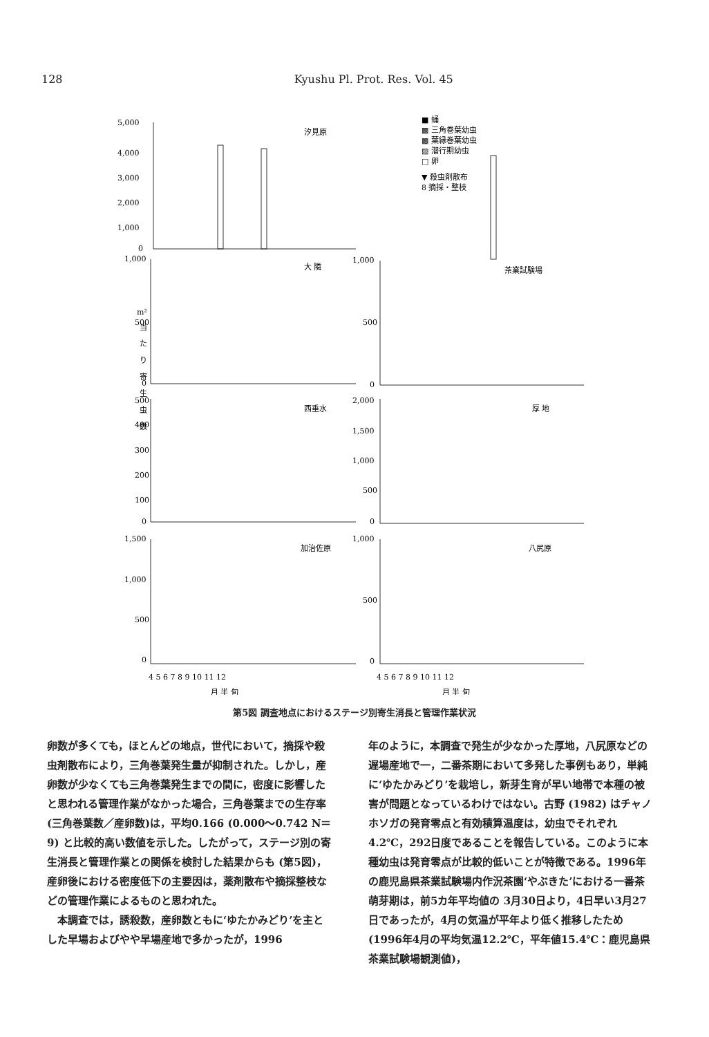128 Kyushu Pl. Prot. Res. Vol. 45
5,000
4,000
3,000
2,000
1,000
0
汐見原
■ 蛹
▩ 三角巻葉幼虫
▩ 葉縁巻葉幼虫
▨ 潜行期幼虫
□ 卵
▼ 殺虫剤散布
8 摘採・整枝
1,000
大 隣
500
0
1,000
茶業試験場
500
0
m²
当
た
り
寄
生
虫
数
500
400
300
200
100
0
西垂水
2,000
1,500
1,000
500
0
厚 地
1,500
1,000
500
0
加治佐原
1,000
500
0
八尻原
4 5 6 7 8 9 10 11 12
4 5 6 7 8 9 10 11 12
月 半 旬
月 半 旬
第5図 調査地点におけるステージ別寄生消長と管理作業状況
卵数が多くても，ほとんどの地点，世代において，摘採や殺虫剤散布により，三角巻葉発生量が抑制された。しかし，産卵数が少なくても三角巻葉発生までの間に，密度に影響したと思われる管理作業がなかった場合，三角巻葉までの生存率(三角巻葉数／産卵数)は，平均0.166 (0.000～0.742 N＝9) と比較的高い数値を示した。したがって，ステージ別の寄生消長と管理作業との関係を検討した結果からも (第5図)，産卵後における密度低下の主要因は，薬剤散布や摘採整枝などの管理作業によるものと思われた。
　本調査では，誘殺数，産卵数ともに‘ゆたかみどり’を主とした早場およびやや早場産地で多かったが，1996
年のように，本調査で発生が少なかった厚地，八尻原などの遅場産地で一，二番茶期において多発した事例もあり，単純に‘ゆたかみどり’を栽培し，新芽生育が早い地帯で本種の被害が問題となっているわけではない。古野 (1982) はチャノホソガの発育零点と有効積算温度は，幼虫でそれぞれ4.2℃，292日度であることを報告している。このように本種幼虫は発育零点が比較的低いことが特徴である。1996年の鹿児島県茶業試験場内作況茶園‘やぶきた’における一番茶萌芽期は，前5カ年平均値の 3月30日より，4日早い3月27日であったが，4月の気温が平年より低く推移したため(1996年4月の平均気温12.2℃，平年値15.4℃：鹿児島県茶業試験場観測値)，